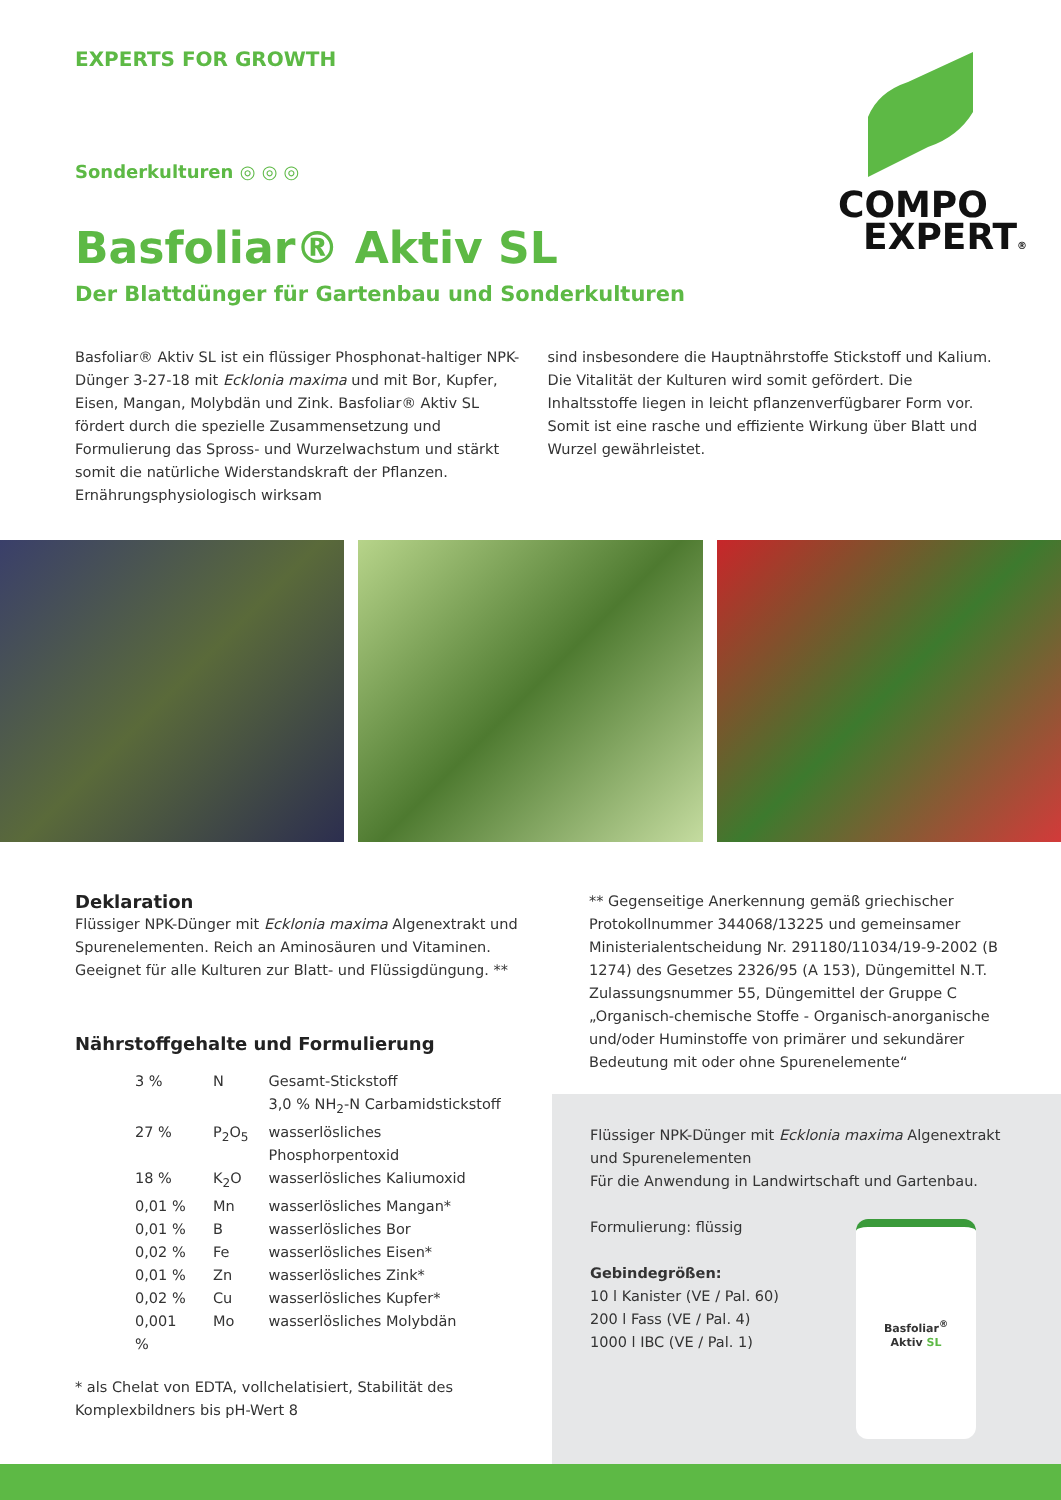EXPERTS FOR GROWTH
COMPO
EXPERT®
Sonderkulturen ◎ ◎ ◎
Basfoliar® Aktiv SL
Der Blattdünger für Gartenbau und Sonderkulturen
Basfoliar® Aktiv SL ist ein flüssiger Phosphonat-haltiger NPK-Dünger 3-27-18 mit Ecklonia maxima und mit Bor, Kupfer, Eisen, Mangan, Molybdän und Zink. Basfoliar® Aktiv SL fördert durch die spezielle Zusammensetzung und Formulierung das Spross- und Wurzelwachstum und stärkt somit die natürliche Widerstandskraft der Pflanzen. Ernährungsphysiologisch wirksam
sind insbesondere die Hauptnährstoffe Stickstoff und Kalium. Die Vitalität der Kulturen wird somit gefördert. Die Inhaltsstoffe liegen in leicht pflanzenverfügbarer Form vor. Somit ist eine rasche und effiziente Wirkung über Blatt und Wurzel gewährleistet.
Deklaration
Flüssiger NPK-Dünger mit Ecklonia maxima Algenextrakt und Spurenelementen. Reich an Aminosäuren und Vitaminen. Geeignet für alle Kulturen zur Blatt- und Flüssigdüngung. **
Nährstoffgehalte und Formulierung
| 3 % | N | Gesamt-Stickstoff |
| | | 3,0 % NH<sub>2</sub>-N Carbamidstickstoff |
| 27 % | P<sub>2</sub>O<sub>5</sub> | wasserlösliches Phosphorpentoxid |
| 18 % | K<sub>2</sub>O | wasserlösliches Kaliumoxid |
| 0,01 % | Mn | wasserlösliches Mangan* |
| 0,01 % | B | wasserlösliches Bor |
| 0,02 % | Fe | wasserlösliches Eisen* |
| 0,01 % | Zn | wasserlösliches Zink* |
| 0,02 % | Cu | wasserlösliches Kupfer* |
| 0,001 % | Mo | wasserlösliches Molybdän |
* als Chelat von EDTA, vollchelatisiert, Stabilität des Komplexbildners bis pH-Wert 8
** Gegenseitige Anerkennung gemäß griechischer Protokollnummer 344068/13225 und gemeinsamer Ministerialentscheidung Nr. 291180/11034/19-9-2002 (B 1274) des Gesetzes 2326/95 (A 153), Düngemittel N.T. Zulassungsnummer 55, Düngemittel der Gruppe C „Organisch-chemische Stoffe - Organisch-anorganische und/oder Huminstoffe von primärer und sekundärer Bedeutung mit oder ohne Spurenelemente“
Flüssiger NPK-Dünger mit Ecklonia maxima Algenextrakt und Spurenelementen
Für die Anwendung in Landwirtschaft und Gartenbau.
Formulierung: flüssig
Gebindegrößen:
10 l Kanister (VE / Pal. 60)
200 l Fass (VE / Pal. 4)
1000 l IBC (VE / Pal. 1)
Basfoliar<sup>®</sup>
Aktiv SL